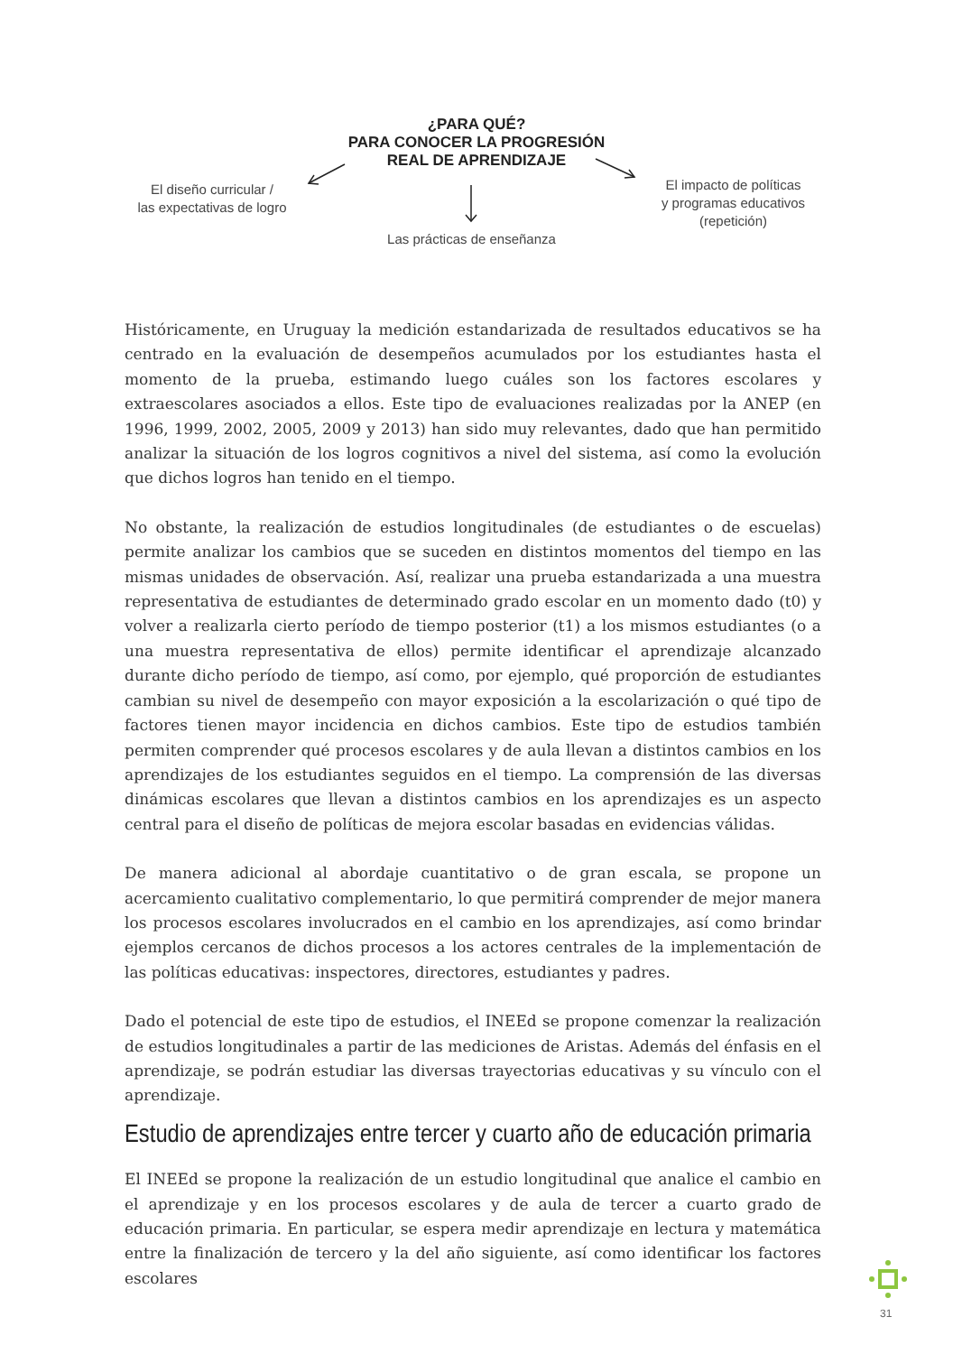¿PARA QUÉ?
PARA CONOCER LA PROGRESIÓN
REAL DE APRENDIZAJE
El diseño curricular /
las expectativas de logro
Las prácticas de enseñanza
El impacto de políticas
y programas educativos
(repetición)
Históricamente, en Uruguay la medición estandarizada de resultados educativos se ha centrado en la evaluación de desempeños acumulados por los estudiantes hasta el momento de la prueba, estimando luego cuáles son los factores escolares y extraescolares asociados a ellos. Este tipo de evaluaciones realizadas por la ANEP (en 1996, 1999, 2002, 2005, 2009 y 2013) han sido muy relevantes, dado que han permitido analizar la situación de los logros cognitivos a nivel del sistema, así como la evolución que dichos logros han tenido en el tiempo.
No obstante, la realización de estudios longitudinales (de estudiantes o de escuelas) permite analizar los cambios que se suceden en distintos momentos del tiempo en las mismas unidades de observación. Así, realizar una prueba estandarizada a una muestra representativa de estudiantes de determinado grado escolar en un momento dado (t0) y volver a realizarla cierto período de tiempo posterior (t1) a los mismos estudiantes (o a una muestra representativa de ellos) permite identificar el aprendizaje alcanzado durante dicho período de tiempo, así como, por ejemplo, qué proporción de estudiantes cambian su nivel de desempeño con mayor exposición a la escolarización o qué tipo de factores tienen mayor incidencia en dichos cambios. Este tipo de estudios también permiten comprender qué procesos escolares y de aula llevan a distintos cambios en los aprendizajes de los estudiantes seguidos en el tiempo. La comprensión de las diversas dinámicas escolares que llevan a distintos cambios en los aprendizajes es un aspecto central para el diseño de políticas de mejora escolar basadas en evidencias válidas.
De manera adicional al abordaje cuantitativo o de gran escala, se propone un acercamiento cualitativo complementario, lo que permitirá comprender de mejor manera los procesos escolares involucrados en el cambio en los aprendizajes, así como brindar ejemplos cercanos de dichos procesos a los actores centrales de la implementación de las políticas educativas: inspectores, directores, estudiantes y padres.
Dado el potencial de este tipo de estudios, el INEEd se propone comenzar la realización de estudios longitudinales a partir de las mediciones de Aristas. Además del énfasis en el aprendizaje, se podrán estudiar las diversas trayectorias educativas y su vínculo con el aprendizaje.
Estudio de aprendizajes entre tercer y cuarto año de educación primaria
El INEEd se propone la realización de un estudio longitudinal que analice el cambio en el aprendizaje y en los procesos escolares y de aula de tercer a cuarto grado de educación primaria. En particular, se espera medir aprendizaje en lectura y matemática entre la finalización de tercero y la del año siguiente, así como identificar los factores escolares
31